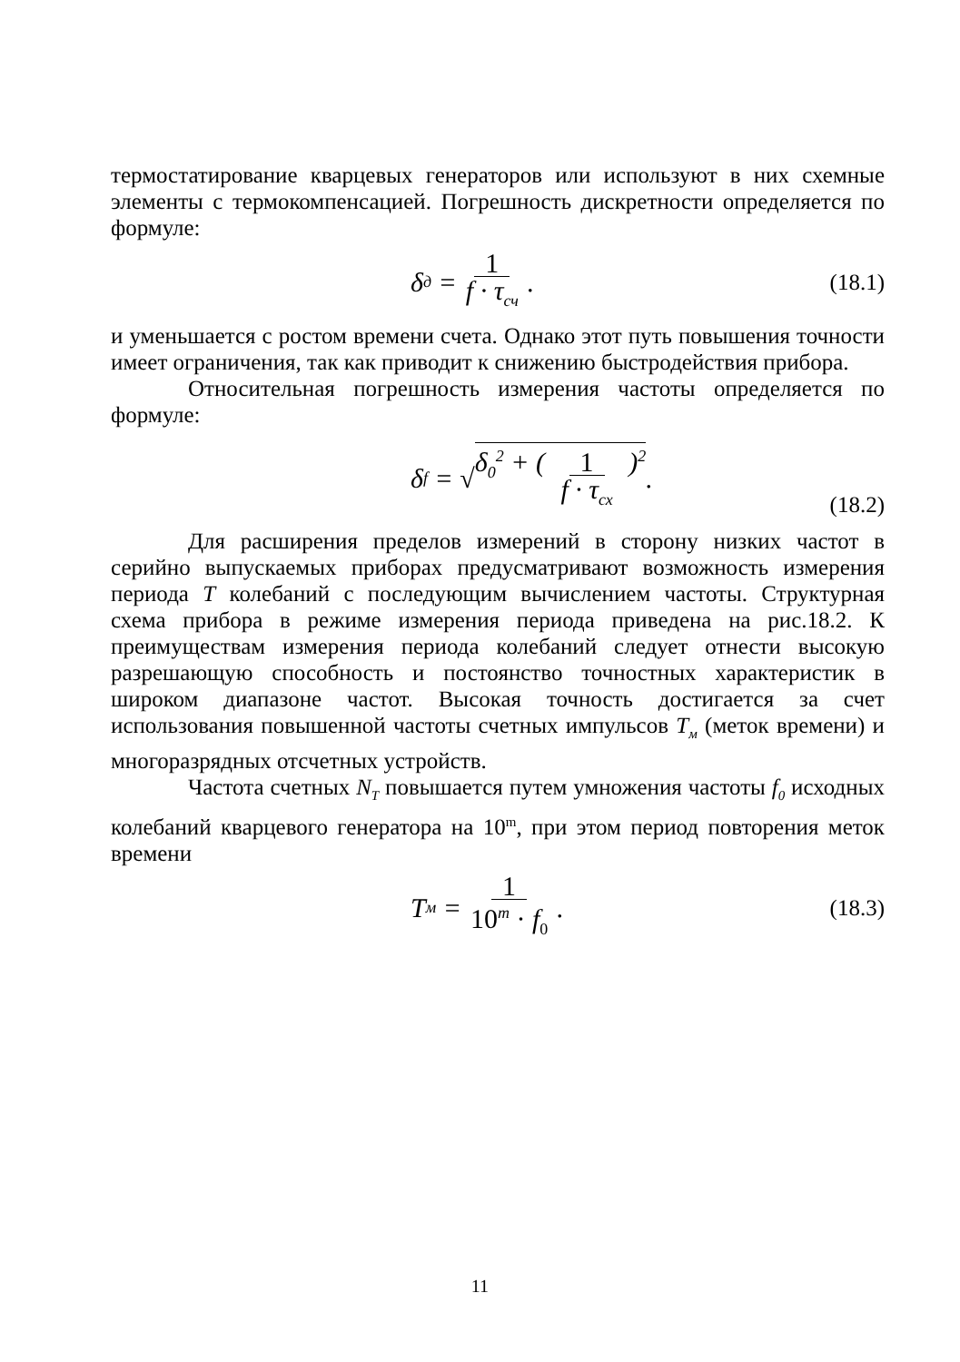термостатирование кварцевых генераторов или используют в них схемные элементы с термокомпенсацией. Погрешность дискретности определяется по формуле:
δ<sub>д</sub> = 1 f · τ<sub>сч</sub> .
(18.1)
и уменьшается с ростом времени счета. Однако этот путь повышения точности имеет ограничения, так как приводит к снижению быстродействия прибора.
Относительная погрешность измерения частоты определяется по формуле:
δ<sub>f</sub> = √ δ<sub>0</sub><sup>2</sup> + ( 1 f · τ<sub>сх</sub> )<sup>2</sup> .
(18.2)
Для расширения пределов измерений в сторону низких частот в серийно выпускаемых приборах предусматривают возможность измерения периода T колебаний с последующим вычислением частоты. Структурная схема прибора в режиме измерения периода приведена на рис.18.2. К преимуществам измерения периода колебаний следует отнести высокую разрешающую способность и постоянство точностных характеристик в широком диапазоне частот. Высокая точность достигается за счет использования повышенной частоты счетных импульсов T<sub>м</sub> (меток времени) и многоразрядных отсчетных устройств.
Частота счетных N<sub>T</sub> повышается путем умножения частоты f<sub>0</sub> исходных колебаний кварцевого генератора на 10<sup>m</sup>, при этом период повторения меток времени
T<sub>м</sub> = 1 10<sup>m</sup> · f<sub>0</sub> .
(18.3)
11